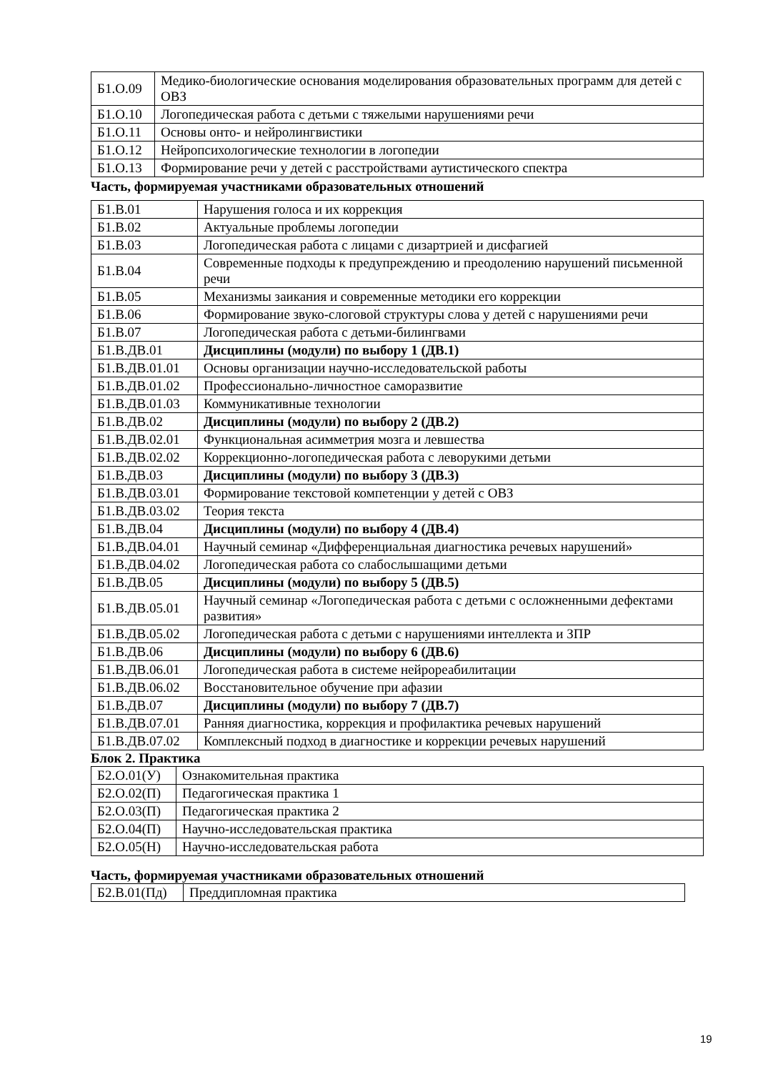| Б1.О.09 | Медико-биологические основания моделирования образовательных программ для детей с ОВЗ |
| Б1.О.10 | Логопедическая работа с детьми с тяжелыми нарушениями речи |
| Б1.О.11 | Основы онто- и нейролингвистики |
| Б1.О.12 | Нейропсихологические технологии в логопедии |
| Б1.О.13 | Формирование речи у детей с расстройствами аутистического спектра |
Часть, формируемая участниками образовательных отношений
| Б1.В.01 | Нарушения голоса и их коррекция |
| Б1.В.02 | Актуальные проблемы логопедии |
| Б1.В.03 | Логопедическая работа с лицами с дизартрией и дисфагией |
| Б1.В.04 | Современные подходы к предупреждению и преодолению нарушений письменной речи |
| Б1.В.05 | Механизмы заикания и современные методики его коррекции |
| Б1.В.06 | Формирование звуко-слоговой структуры слова у детей с нарушениями речи |
| Б1.В.07 | Логопедическая работа с детьми-билингвами |
| Б1.В.ДВ.01 | Дисциплины (модули) по выбору 1 (ДВ.1) |
| Б1.В.ДВ.01.01 | Основы организации научно-исследовательской работы |
| Б1.В.ДВ.01.02 | Профессионально-личностное саморазвитие |
| Б1.В.ДВ.01.03 | Коммуникативные технологии |
| Б1.В.ДВ.02 | Дисциплины (модули) по выбору 2 (ДВ.2) |
| Б1.В.ДВ.02.01 | Функциональная асимметрия мозга и левшества |
| Б1.В.ДВ.02.02 | Коррекционно-логопедическая работа с леворукими детьми |
| Б1.В.ДВ.03 | Дисциплины (модули) по выбору 3 (ДВ.3) |
| Б1.В.ДВ.03.01 | Формирование текстовой компетенции у детей с ОВЗ |
| Б1.В.ДВ.03.02 | Теория текста |
| Б1.В.ДВ.04 | Дисциплины (модули) по выбору 4 (ДВ.4) |
| Б1.В.ДВ.04.01 | Научный семинар «Дифференциальная диагностика речевых нарушений» |
| Б1.В.ДВ.04.02 | Логопедическая работа со слабослышащими детьми |
| Б1.В.ДВ.05 | Дисциплины (модули) по выбору 5 (ДВ.5) |
| Б1.В.ДВ.05.01 | Научный семинар «Логопедическая работа с детьми с осложненными дефектами развития» |
| Б1.В.ДВ.05.02 | Логопедическая работа с детьми с нарушениями интеллекта и ЗПР |
| Б1.В.ДВ.06 | Дисциплины (модули) по выбору 6 (ДВ.6) |
| Б1.В.ДВ.06.01 | Логопедическая работа в системе нейрореабилитации |
| Б1.В.ДВ.06.02 | Восстановительное обучение при афазии |
| Б1.В.ДВ.07 | Дисциплины (модули) по выбору 7 (ДВ.7) |
| Б1.В.ДВ.07.01 | Ранняя диагностика, коррекция и профилактика речевых нарушений |
| Б1.В.ДВ.07.02 | Комплексный подход в диагностике и коррекции речевых нарушений |
Блок 2. Практика
| Б2.О.01(У) | Ознакомительная практика |
| Б2.О.02(П) | Педагогическая практика 1 |
| Б2.О.03(П) | Педагогическая практика 2 |
| Б2.О.04(П) | Научно-исследовательская практика |
| Б2.О.05(Н) | Научно-исследовательская работа |
Часть, формируемая участниками образовательных отношений
| Б2.В.01(Пд) | Преддипломная практика |
19